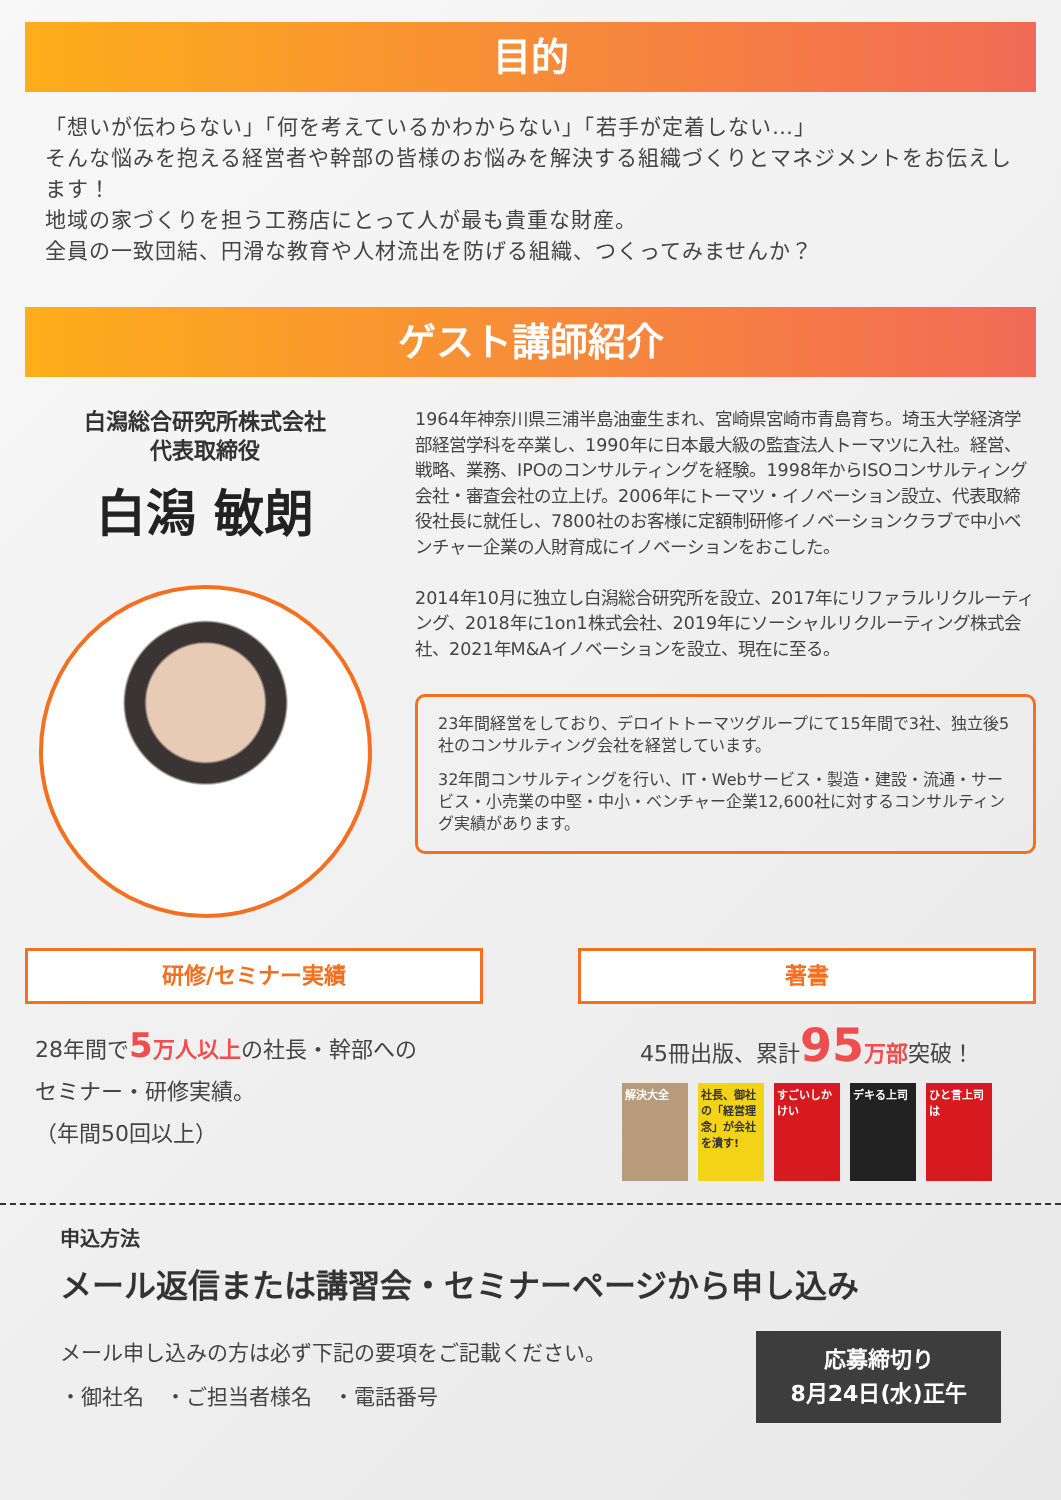目的
「想いが伝わらない」「何を考えているかわからない」「若手が定着しない…」
そんな悩みを抱える経営者や幹部の皆様のお悩みを解決する組織づくりとマネジメントをお伝えします！
地域の家づくりを担う工務店にとって人が最も貴重な財産。
全員の一致団結、円滑な教育や人材流出を防げる組織、つくってみませんか？
ゲスト講師紹介
白潟総合研究所株式会社
代表取締役
白潟 敏朗
1964年神奈川県三浦半島油壷生まれ、宮崎県宮崎市青島育ち。埼玉大学経済学部経営学科を卒業し、1990年に日本最大級の監査法人トーマツに入社。経営、戦略、業務、IPOのコンサルティングを経験。1998年からISOコンサルティング会社・審査会社の立上げ。2006年にトーマツ・イノベーション設立、代表取締役社長に就任し、7800社のお客様に定額制研修イノベーションクラブで中小ベンチャー企業の人財育成にイノベーションをおこした。
2014年10月に独立し白潟総合研究所を設立、2017年にリファラルリクルーティング、2018年に1on1株式会社、2019年にソーシャルリクルーティング株式会社、2021年M&Aイノベーションを設立、現在に至る。
23年間経営をしており、デロイトトーマツグループにて15年間で3社、独立後5社のコンサルティング会社を経営しています。
32年間コンサルティングを行い、IT・Webサービス・製造・建設・流通・サービス・小売業の中堅・中小・ベンチャー企業12,600社に対するコンサルティング実績があります。
研修/セミナー実績
28年間で5 万人以上の社長・幹部への
セミナー・研修実績。
（年間50回以上）
著書
45冊出版、累計95 万部突破！
解決大全 社長、御社の「経営理念」が会社を潰す!
すごいしかけい
デキる上司 ひと言上司は
申込方法
メール返信または講習会・セミナーページから申し込み
メール申し込みの方は必ず下記の要項をご記載ください。
・御社名　・ご担当者様名　・電話番号
応募締切り
8月24日(水)正午